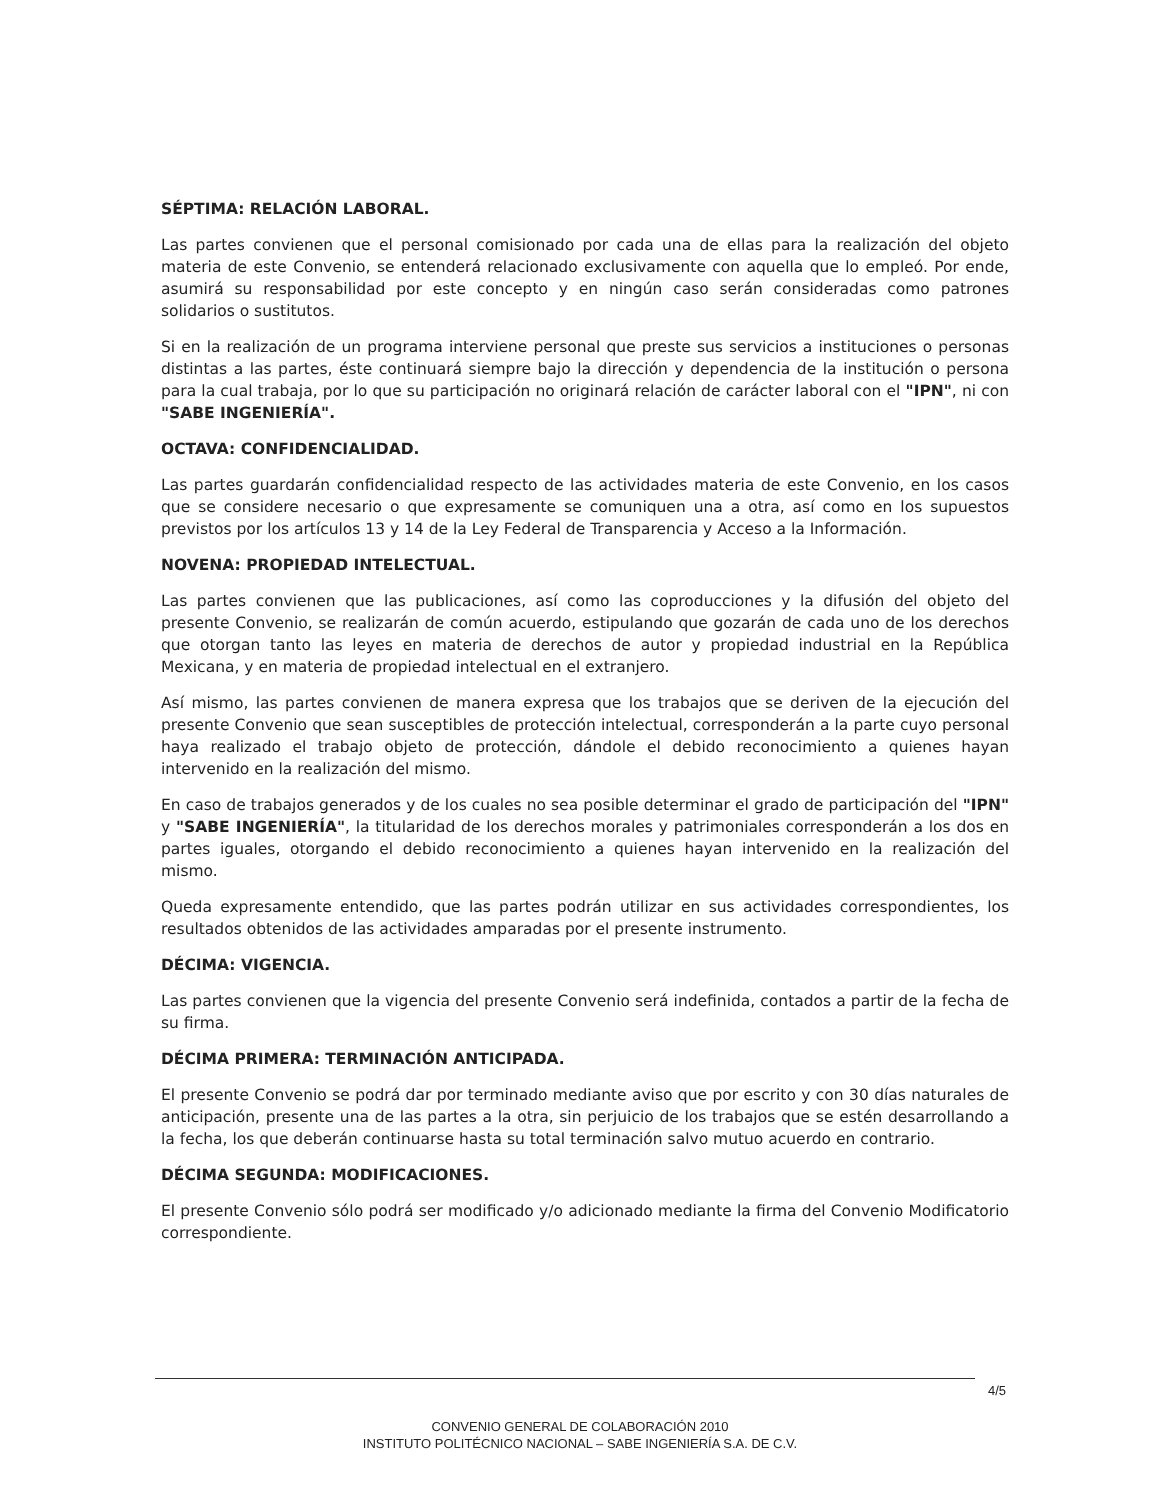SÉPTIMA: RELACIÓN LABORAL.
Las partes convienen que el personal comisionado por cada una de ellas para la realización del objeto materia de este Convenio, se entenderá relacionado exclusivamente con aquella que lo empleó. Por ende, asumirá su responsabilidad por este concepto y en ningún caso serán consideradas como patrones solidarios o sustitutos.
Si en la realización de un programa interviene personal que preste sus servicios a instituciones o personas distintas a las partes, éste continuará siempre bajo la dirección y dependencia de la institución o persona para la cual trabaja, por lo que su participación no originará relación de carácter laboral con el "IPN", ni con "SABE INGENIERÍA".
OCTAVA: CONFIDENCIALIDAD.
Las partes guardarán confidencialidad respecto de las actividades materia de este Convenio, en los casos que se considere necesario o que expresamente se comuniquen una a otra, así como en los supuestos previstos por los artículos 13 y 14 de la Ley Federal de Transparencia y Acceso a la Información.
NOVENA: PROPIEDAD INTELECTUAL.
Las partes convienen que las publicaciones, así como las coproducciones y la difusión del objeto del presente Convenio, se realizarán de común acuerdo, estipulando que gozarán de cada uno de los derechos que otorgan tanto las leyes en materia de derechos de autor y propiedad industrial en la República Mexicana, y en materia de propiedad intelectual en el extranjero.
Así mismo, las partes convienen de manera expresa que los trabajos que se deriven de la ejecución del presente Convenio que sean susceptibles de protección intelectual, corresponderán a la parte cuyo personal haya realizado el trabajo objeto de protección, dándole el debido reconocimiento a quienes hayan intervenido en la realización del mismo.
En caso de trabajos generados y de los cuales no sea posible determinar el grado de participación del "IPN" y "SABE INGENIERÍA", la titularidad de los derechos morales y patrimoniales corresponderán a los dos en partes iguales, otorgando el debido reconocimiento a quienes hayan intervenido en la realización del mismo.
Queda expresamente entendido, que las partes podrán utilizar en sus actividades correspondientes, los resultados obtenidos de las actividades amparadas por el presente instrumento.
DÉCIMA: VIGENCIA.
Las partes convienen que la vigencia del presente Convenio será indefinida, contados a partir de la fecha de su firma.
DÉCIMA PRIMERA: TERMINACIÓN ANTICIPADA.
El presente Convenio se podrá dar por terminado mediante aviso que por escrito y con 30 días naturales de anticipación, presente una de las partes a la otra, sin perjuicio de los trabajos que se estén desarrollando a la fecha, los que deberán continuarse hasta su total terminación salvo mutuo acuerdo en contrario.
DÉCIMA SEGUNDA: MODIFICACIONES.
El presente Convenio sólo podrá ser modificado y/o adicionado mediante la firma del Convenio Modificatorio correspondiente.
4/5
CONVENIO GENERAL DE COLABORACIÓN 2010
INSTITUTO POLITÉCNICO NACIONAL – SABE INGENIERÍA S.A. DE C.V.